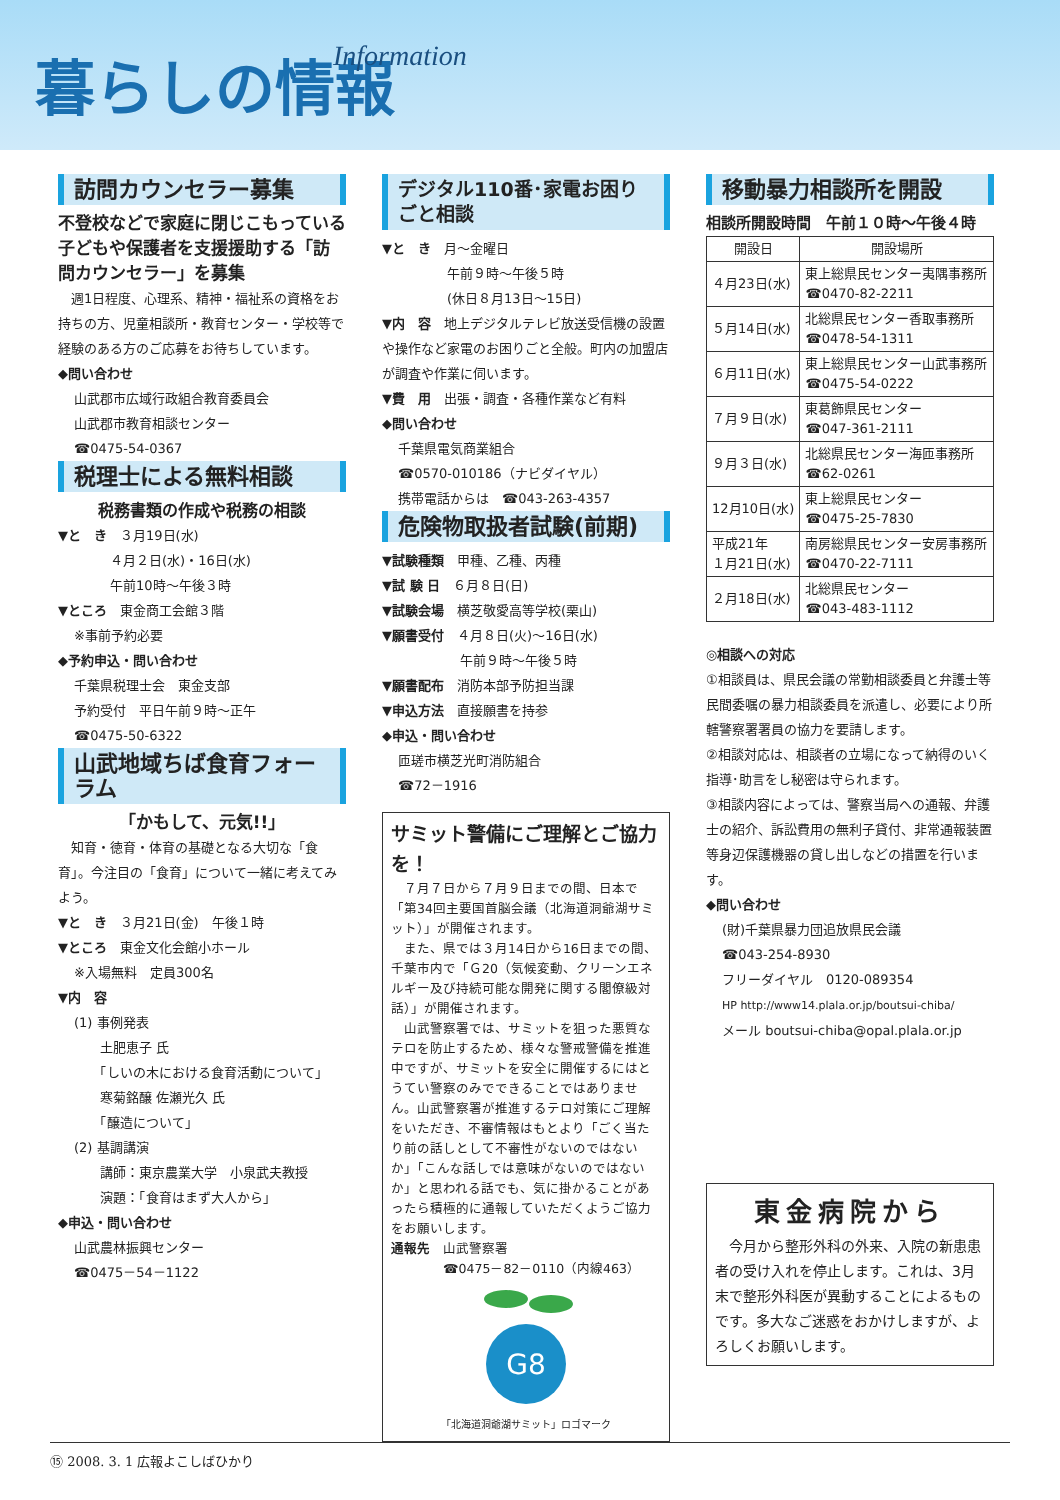暮らしの情報 Information
訪問カウンセラー募集
不登校などで家庭に閉じこもっている子どもや保護者を支援援助する「訪問カウンセラー」を募集
　週1日程度、心理系、精神・福祉系の資格をお持ちの方、児童相談所・教育センター・学校等で経験のある方のご応募をお待ちしています。
◆問い合わせ
山武郡市広域行政組合教育委員会
山武郡市教育相談センター
☎0475-54-0367
税理士による無料相談
税務書類の作成や税務の相談
▼と　き　３月19日(水)
　　　　４月２日(水)・16日(水)
　　　　午前10時～午後３時
▼ところ　東金商工会館３階
※事前予約必要
◆予約申込・問い合わせ
千葉県税理士会　東金支部
予約受付　平日午前９時～正午
☎0475-50-6322
山武地域ちば食育フォーラム
「かもして、元気!!」
　知育・徳育・体育の基礎となる大切な「食育」。今注目の「食育」について一緒に考えてみよう。
▼と　き　３月21日(金)　午後１時
▼ところ　東金文化会館小ホール
※入場無料　定員300名
▼内　容
(1) 事例発表
　　土肥恵子 氏
　　「しいの木における食育活動について」
　　寒菊銘醸 佐瀬光久 氏
　　「醸造について」
(2) 基調講演
　　講師：東京農業大学　小泉武夫教授
　　演題：「食育はまず大人から」
◆申込・問い合わせ
山武農林振興センター
☎0475－54－1122
デジタル110番･家電お困りごと相談
▼と　き　月～金曜日
　　　　　午前９時～午後５時
　　　　　(休日８月13日～15日)
▼内　容　地上デジタルテレビ放送受信機の設置や操作など家電のお困りごと全般。町内の加盟店が調査や作業に伺います。
▼費　用　出張・調査・各種作業など有料
◆問い合わせ
千葉県電気商業組合
☎0570-010186（ナビダイヤル）
携帯電話からは　☎043-263-4357
危険物取扱者試験(前期)
▼試験種類　甲種、乙種、丙種
▼試 験 日　６月８日(日)
▼試験会場　横芝敬愛高等学校(栗山)
▼願書受付　４月８日(火)～16日(水)
　　　　　　午前９時～午後５時
▼願書配布　消防本部予防担当課
▼申込方法　直接願書を持参
◆申込・問い合わせ
匝瑳市横芝光町消防組合
☎72－1916
サミット警備にご理解とご協力を！
　７月７日から７月９日までの間、日本で「第34回主要国首脳会議（北海道洞爺湖サミット）」が開催されます。
　また、県では３月14日から16日までの間、千葉市内で「Ｇ20（気候変動、クリーンエネルギー及び持続可能な開発に関する閣僚級対話）」が開催されます。
　山武警察署では、サミットを狙った悪質なテロを防止するため、様々な警戒警備を推進中ですが、サミットを安全に開催するにはとうてい警察のみでできることではありません。山武警察署が推進するテロ対策にご理解をいただき、不審情報はもとより「ごく当たり前の話しとして不審性がないのではないか」「こんな話しでは意味がないのではないか」と思われる話でも、気に掛かることがあったら積極的に通報していただくようご協力をお願いします。
通報先　山武警察署
　　　　☎0475－82－0110（内線463）
G8
「北海道洞爺湖サミット」ロゴマーク
移動暴力相談所を開設
相談所開設時間　午前１０時～午後４時
| 開設日 | 開設場所 |
| --- | --- |
| ４月23日(水) | 東上総県民センター夷隅事務所 ☎0470-82-2211 |
| ５月14日(水) | 北総県民センター香取事務所 ☎0478-54-1311 |
| ６月11日(水) | 東上総県民センター山武事務所 ☎0475-54-0222 |
| ７月９日(水) | 東葛飾県民センター ☎047-361-2111 |
| ９月３日(水) | 北総県民センター海匝事務所 ☎62-0261 |
| 12月10日(水) | 東上総県民センター ☎0475-25-7830 |
| 平成21年 １月21日(水) | 南房総県民センター安房事務所 ☎0470-22-7111 |
| ２月18日(水) | 北総県民センター ☎043-483-1112 |
◎相談への対応
①相談員は、県民会議の常勤相談委員と弁護士等民間委嘱の暴力相談委員を派遣し、必要により所轄警察署署員の協力を要請します。
②相談対応は、相談者の立場になって納得のいく指導･助言をし秘密は守られます。
③相談内容によっては、警察当局への通報、弁護士の紹介、訴訟費用の無利子貸付、非常通報装置等身辺保護機器の貸し出しなどの措置を行います。
◆問い合わせ
(財)千葉県暴力団追放県民会議
☎043-254-8930
フリーダイヤル　0120-089354
HP http://www14.plala.or.jp/boutsui-chiba/
メール boutsui-chiba@opal.plala.or.jp
東金病院から
　今月から整形外科の外来、入院の新患患者の受け入れを停止します。これは、3月末で整形外科医が異動することによるものです。多大なご迷惑をおかけしますが、よろしくお願いします。
⑮ 2008. 3. 1 広報よこしばひかり